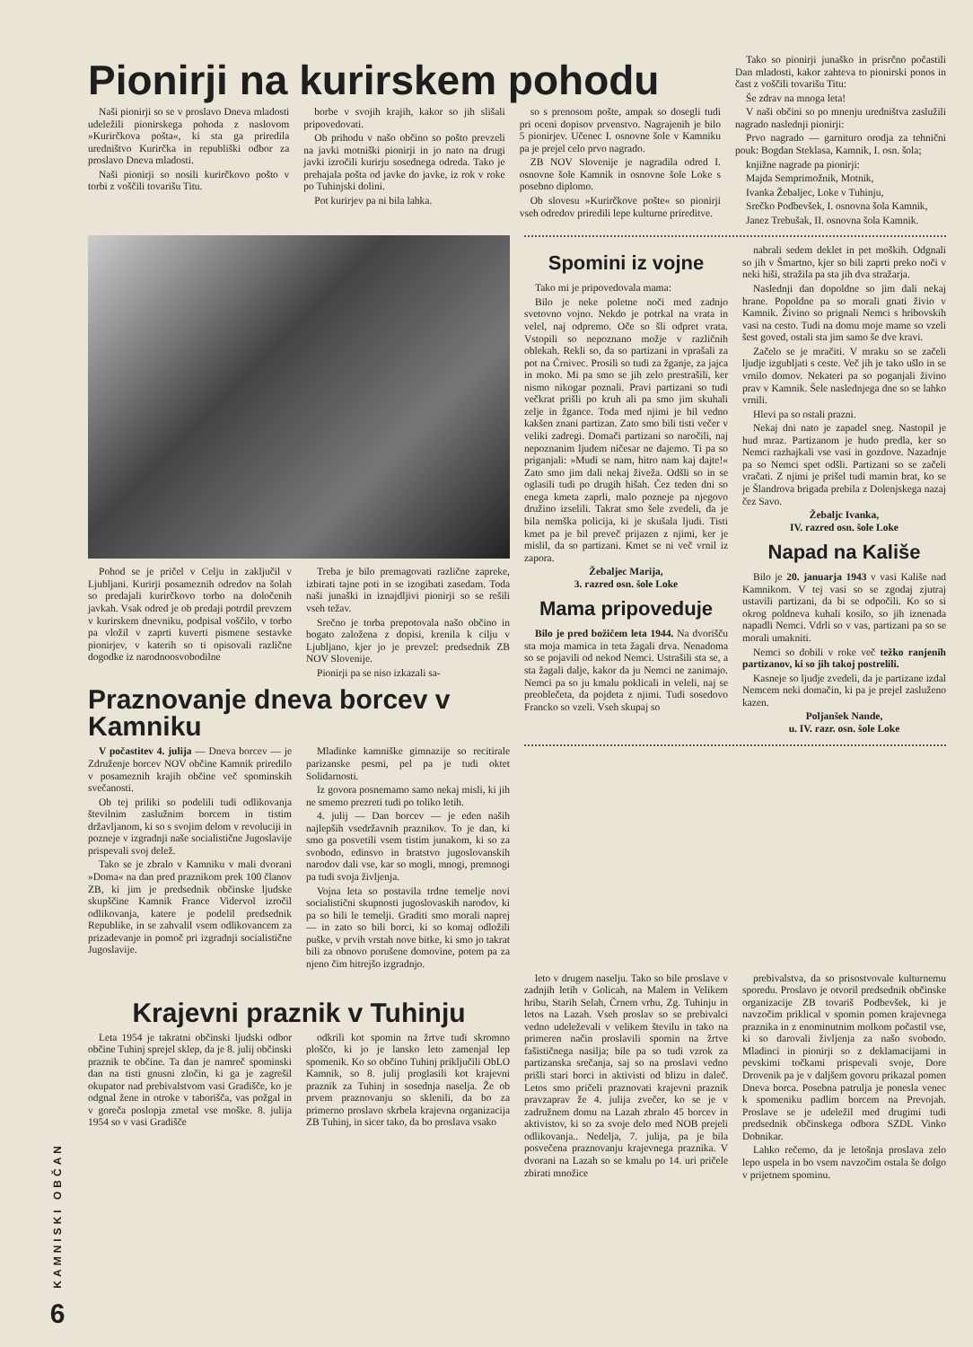KAMNISKI OBČAN
6
Pionirji na kurirskem pohodu
Naši pionirji so se v proslavo Dneva mladosti udeležili pionirskega pohoda z naslovom »Kurirčkova pošta«, ki sta ga priredila uredništvo Kurirčka in republiški odbor za proslavo Dneva mladosti.
Naši pionirji so nosili kurirčkovo pošto v torbi z voščili tovarišu Titu.
borbe v svojih krajih, kakor so jih slišali pripovedovati.
Ob prihodu v našo občino so pošto prevzeli na javki motniški pionirji in jo nato na drugi javki izročili kurirju sosednega odreda. Tako je prehajala pošta od javke do javke, iz rok v roke po Tuhinjski dolini.
Pot kurirjev pa ni bila lahka.
so s prenosom pošte, ampak so dosegli tudi pri oceni dopisov prvenstvo. Nagrajenih je bilo 5 pionirjev. Učenec I. osnovne šole v Kamniku pa je prejel celo prvo nagrado.
ZB NOV Slovenije je nagradila odred I. osnovne šole Kamnik in osnovne šole Loke s posebno diplomo.
Ob slovesu »Kurirčkove pošte« so pionirji vseh odredov priredili lepe kulturne prireditve.
Tako so pionirji junaško in prisrčno počastili Dan mladosti, kakor zahteva to pionirski ponos in čast z voščili tovarišu Titu:
Še zdrav na mnoga leta!
V naši občini so po mnenju uredništva zaslužili nagrado naslednji pionirji:
Prvo nagrado — garnituro orodja za tehnični pouk: Bogdan Steklasa, Kamnik, I. osn. šola;
knjižne nagrade pa pionirji:
Majda Semprimožnik, Motnik,
Ivanka Žebaljec, Loke v Tuhinju,
Srečko Podbevšek, I. osnovna šola Kamnik,
Janez Trebušak, II. osnovna šola Kamnik.
Pohod se je pričel v Celju in zaključil v Ljubljani. Kurirji posameznih odredov na šolah so predajali kurirčkovo torbo na določenih javkah. Vsak odred je ob predaji potrdil prevzem v kurirskem dnevniku, podpisal voščilo, v torbo pa vložil v zaprti kuverti pismene sestavke pionirjev, v katerih so ti opisovali različne dogodke iz narodnoosvobodilne
Treba je bilo premagovati različne zapreke, izbirati tajne poti in se izogibati zasedam. Toda naši junaški in iznajdljivi pionirji so se rešili vseh težav.
Srečno je torba prepotovala našo občino in bogato založena z dopisi, krenila k cilju v Ljubljano, kjer jo je prevzel: predsednik ZB NOV Slovenije.
Pionirji pa se niso izkazali sa-
Praznovanje dneva borcev v Kamniku
V počastitev 4. julija — Dneva borcev — je Združenje borcev NOV občine Kamnik priredilo v posameznih krajih občine več spominskih svečanosti.
Ob tej priliki so podelili tudi odlikovanja številnim zaslužnim borcem in tistim državljanom, ki so s svojim delom v revoluciji in pozneje v izgradnji naše socialistične Jugoslavije prispevali svoj delež.
Tako se je zbralo v Kamniku v mali dvorani »Doma« na dan pred praznikom prek 100 članov ZB, ki jim je predsednik občinske ljudske skupščine Kamnik France Vidervol izročil odlikovanja, katere je podelil predsednik Republike, in se zahvalil vsem odlikovancem za prizadevanje in pomoč pri izgradnji socialistične Jugoslavije.
Mladinke kamniške gimnazije so recitirale parizanske pesmi, pel pa je tudi oktet Solidarnosti.
Iz govora posnemamo samo nekaj misli, ki jih ne smemo prezreti tudi po toliko letih.
4. julij — Dan borcev — je eden naših najlepših vsedržavnih praznikov. To je dan, ki smo ga posvetili vsem tistim junakom, ki so za svobodo, edinsvo in bratstvo jugoslovanskih narodov dali vse, kar so mogli, mnogi, premnogi pa tudi svoja življenja.
Vojna leta so postavila trdne temelje novi socialistični skupnosti jugoslovaskih narodov, ki pa so bili le temelji. Graditi smo morali naprej — in zato so bili borci, ki so komaj odložili puške, v prvih vrstah nove bitke, ki smo jo takrat bili za obnovo porušene domovine, potem pa za njeno čim hitrejšo izgradnjo.
Spomini iz vojne
Tako mi je pripovedovala mama:
Bilo je neke poletne noči med zadnjo svetovno vojno. Nekdo je potrkal na vrata in velel, naj odpremo. Oče so šli odpret vrata. Vstopili so nepoznano možje v različnih oblekah. Rekli so, da so partizani in vprašali za pot na Črnivec. Prosili so tudi za žganje, za jajca in moko. Mi pa smo se jih zelo prestrašili, ker nismo nikogar poznali. Pravi partizani so tudi večkrat prišli po kruh ali pa smo jim skuhali zelje in žgance. Toda med njimi je bil vedno kakšen znani partizan. Zato smo bili tisti večer v veliki zadregi. Domači partizani so naročili, naj nepoznanim ljudem ničesar ne dajemo. Ti pa so priganjali: »Mudi se nam, hitro nam kaj dajte!« Zato smo jim dali nekaj živeža. Odšli so in se oglasili tudi po drugih hišah. Čez teden dni so enega kmeta zaprli, malo pozneje pa njegovo družino izselili. Takrat smo šele zvedeli, da je bila nemška policija, ki je skušala ljudi. Tisti kmet pa je bil preveč prijazen z njimi, ker je mislil, da so partizani. Kmet se ni več vrnil iz zapora.
Žebaljec Marija,
3. razred osn. šole Loke
Mama pripoveduje
Bilo je pred božičem leta 1944. Na dvorišču sta moja mamica in teta žagali drva. Nenadoma so se pojavili od nekod Nemci. Ustrašili sta se, a sta žagali dalje, kakor da ju Nemci ne zanimajo. Nemci pa so ju kmalu poklicali in veleli, naj se preoblečeta, da pojdeta z njimi. Tudi sosedovo Francko so vzeli. Vseh skupaj so
nabrali sedem deklet in pet moških. Odgnali so jih v Šmartno, kjer so bili zaprti preko noči v neki hiši, stražila pa sta jih dva stražarja.
Naslednji dan dopoldne so jim dali nekaj hrane. Popoldne pa so morali gnati živio v Kamnik. Živino so prignali Nemci s hribovskih vasi na cesto. Tudi na domu moje mame so vzeli šest goved, ostali sta jim samo še dve kravi.
Začelo se je mračiti. V mraku so se začeli ljudje izgubljati s ceste. Več jih je tako ušlo in se vrnilo domov. Nekateri pa so poganjali živino prav v Kamnik. Šele naslednjega dne so se lahko vrnili.
Hlevi pa so ostali prazni.
Nekaj dni nato je zapadel sneg. Nastopil je hud mraz. Partizanom je hudo predla, ker so Nemci razhajkali vse vasi in gozdove. Nazadnje pa so Nemci spet odšli. Partizani so se začeli vračati. Z njimi je prišel tudi mamin brat, ko se je Šlandrova brigada prebila z Dolenjskega nazaj čez Savo.
Žebaljc Ivanka,
IV. razred osn. šole Loke
Napad na Kališe
Bilo je 20. januarja 1943 v vasi Kališe nad Kamnikom. V tej vasi so se zgodaj zjutraj ustavili partizani, da bi se odpočili. Ko so si okrog poldneva kuhali kosilo, so jih iznenada napadli Nemci. Vdrli so v vas, partizani pa so se morali umakniti.
Nemci so dobili v roke več težko ranjenih partizanov, ki so jih takoj postrelili.
Kasneje so ljudje zvedeli, da je partizane izdal Nemcem neki domačin, ki pa je prejel zasluženo kazen.
Poljanšek Nande,
u. IV. razr. osn. šole Loke
Krajevni praznik v Tuhinju
Leta 1954 je takratni občinski ljudski odbor občine Tuhinj sprejel sklep, da je 8. julij občinski praznik te občine. Ta dan je namreč spominski dan na tisti gnusni zločin, ki ga je zagrešil okupator nad prebivalstvom vasi Gradišče, ko je odgnal žene in otroke v taborišča, vas požgal in v goreča poslopja zmetal vse moške. 8. julija 1954 so v vasi Gradišče
odkrili kot spomin na žrtve tudi skromno ploščo, ki jo je lansko leto zamenjal lep spomenik. Ko so občino Tuhinj priključili ObLO Kamnik, so 8. julij proglasili kot krajevni praznik za Tuhinj in sosednja naselja. Že ob prvem praznovanju so sklenili, da bo za primerno proslavo skrbela krajevna organizacija ZB Tuhinj, in sicer tako, da bo proslava vsako
leto v drugem naselju. Tako so bile proslave v zadnjih letih v Golicah, na Malem in Velikem hribu, Starih Selah, Črnem vrhu, Zg. Tuhinju in letos na Lazah. Vseh proslav so se prebivalci vedno udeleževali v velikem številu in tako na primeren način proslavili spomin na žrtve fašističnega nasilja; bile pa so tudi vzrok za partizanska srečanja, saj so na proslavi vedno prišli stari borci in aktivisti od blizu in daleč. Letos smo pričeli praznovati krajevni praznik pravzaprav že 4. julija zvečer, ko se je v zadružnem domu na Lazah zbralo 45 borcev in aktivistov, ki so za svoje delo med NOB prejeli odlikovanja.. Nedelja, 7. julija, pa je bila posvečena praznovanju krajevnega praznika. V dvorani na Lazah so se kmalu po 14. uri pričele zbirati množice
prebivalstva, da so prisostvovale kulturnemu sporedu. Proslavo je otvoril predsednik občinske organizacije ZB tovariš Podbevšek, ki je navzočim priklical v spomin pomen krajevnega praznika in z enominutnim molkom počastil vse, ki so darovali življenja za našo svobodo. Mladinci in pionirji so z deklamacijami in pevskimi točkami prispevali svoje, Dore Drovenik pa je v daljšem govoru prikazal pomen Dneva borca. Posebna patrulja je ponesla venec k spomeniku padlim borcem na Prevojah. Proslave se je udeležil med drugimi tudi predsednik občinskega odbora SZDL Vinko Dobnikar.
Lahko rečemo, da je letošnja proslava zelo lepo uspela in bo vsem navzočim ostala še dolgo v prijetnem spominu.